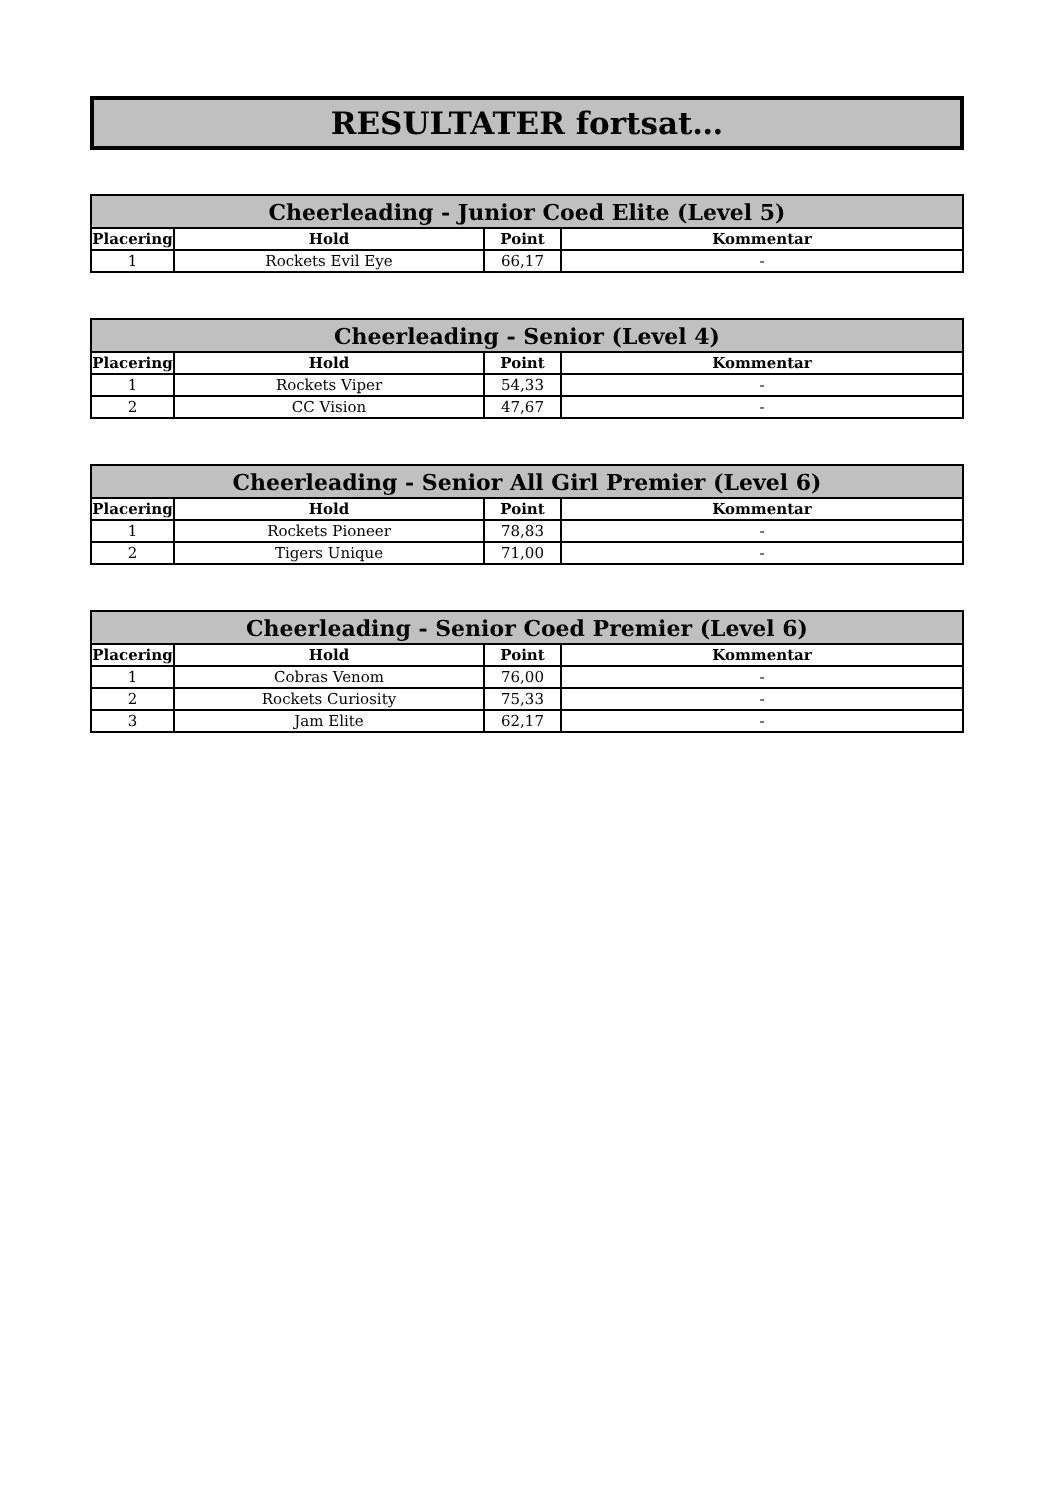RESULTATER fortsat…
| Cheerleading - Junior Coed Elite (Level 5) | | | |
| --- | --- | --- | --- |
| Placering | Hold | Point | Kommentar |
| 1 | Rockets Evil Eye | 66,17 | - |
| Cheerleading - Senior (Level 4) | | | |
| --- | --- | --- | --- |
| Placering | Hold | Point | Kommentar |
| 1 | Rockets Viper | 54,33 | - |
| 2 | CC Vision | 47,67 | - |
| Cheerleading - Senior All Girl Premier (Level 6) | | | |
| --- | --- | --- | --- |
| Placering | Hold | Point | Kommentar |
| 1 | Rockets Pioneer | 78,83 | - |
| 2 | Tigers Unique | 71,00 | - |
| Cheerleading - Senior Coed Premier (Level 6) | | | |
| --- | --- | --- | --- |
| Placering | Hold | Point | Kommentar |
| 1 | Cobras Venom | 76,00 | - |
| 2 | Rockets Curiosity | 75,33 | - |
| 3 | Jam Elite | 62,17 | - |